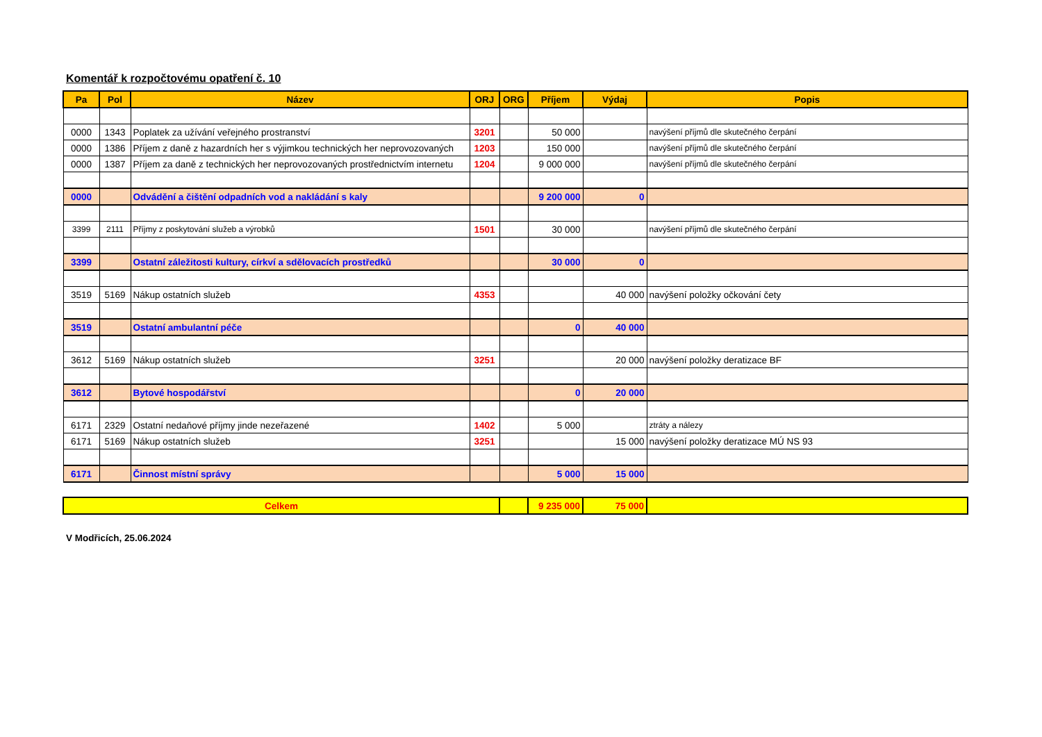Komentář k rozpočtovému opatření č. 10
| Pa | Pol | Název | ORJ | ORG | Příjem | Výdaj | Popis |
| --- | --- | --- | --- | --- | --- | --- | --- |
| 0000 | 1343 | Poplatek za užívání veřejného prostranství | 3201 | | 50 000 | | navýšení příjmů dle skutečného čerpání |
| 0000 | 1386 | Příjem z daně z hazardních her s výjimkou technických her neprovozovaných | 1203 | | 150 000 | | navýšení příjmů dle skutečného čerpání |
| 0000 | 1387 | Příjem za daně z technických her neprovozovaných prostřednictvím internetu | 1204 | | 9 000 000 | | navýšení příjmů dle skutečného čerpání |
| 0000 | | Odvádění a čištění odpadních vod a nakládání s kaly | | | 9 200 000 | 0 | |
| 3399 | 2111 | Příjmy z poskytování služeb a výrobků | 1501 | | 30 000 | | navýšení příjmů dle skutečného čerpání |
| 3399 | | Ostatní záležitosti kultury, církví a sdělovacích prostředků | | | 30 000 | 0 | |
| 3519 | 5169 | Nákup ostatních služeb | 4353 | | | 40 000 | navýšení položky očkování čety |
| 3519 | | Ostatní ambulantní péče | | | 0 | 40 000 | |
| 3612 | 5169 | Nákup ostatních služeb | 3251 | | | 20 000 | navýšení položky deratizace BF |
| 3612 | | Bytové hospodářství | | | 0 | 20 000 | |
| 6171 | 2329 | Ostatní nedaňové příjmy jinde nezeřazené | 1402 | | 5 000 | | ztráty a nálezy |
| 6171 | 5169 | Nákup ostatních služeb | 3251 | | | 15 000 | navýšení položky deratizace MÚ NS 93 |
| 6171 | | Činnost místní správy | | | 5 000 | 15 000 | |
| Celkem | | 9 235 000 | 75 000 | |
V Modřicích, 25.06.2024